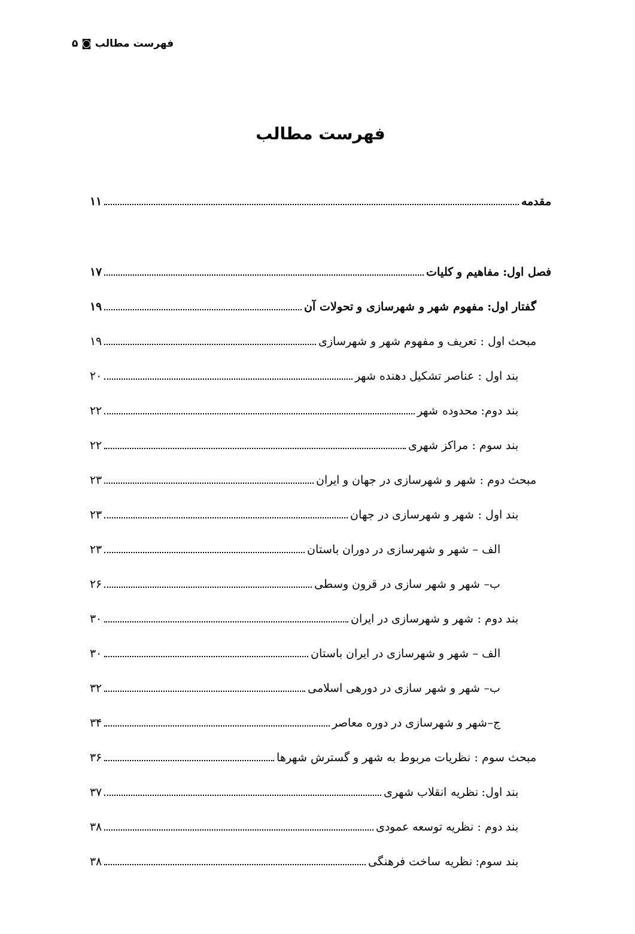فهرست مطالب ◙ ۵
فهرست مطالب
مقدمه ۱۱
فصل اول: مفاهیم و کلیات ۱۷
گفتار اول: مفهوم شهر و شهرسازی و تحولات آن ۱۹
مبحث اول : تعریف و مفهوم شهر و شهرسازی ۱۹
بند اول : عناصر تشکیل دهنده شهر ۲۰
بند دوم: محدوده شهر ۲۲
بند سوم : مراکز شهری ۲۲
مبحث دوم : شهر و شهرسازی در جهان و ایران ۲۳
بند اول : شهر و شهرسازی در جهان ۲۳
الف – شهر و شهرسازی در دوران باستان ۲۳
ب– شهر و شهر سازی در قرون وسطی ۲۶
بند دوم : شهر و شهرسازی در ایران ۳۰
الف – شهر و شهرسازی در ایران باستان ۳۰
ب– شهر و شهر سازی در دورهی اسلامی ۳۲
ج–شهر و شهرسازی در دوره معاصر ۳۴
مبحث سوم : نظریات مربوط به شهر و گسترش شهرها ۳۶
بند اول: نظریه انقلاب شهری ۳۷
بند دوم : نظریه توسعه عمودی ۳۸
بند سوم: نظریه ساخت فرهنگی ۳۸